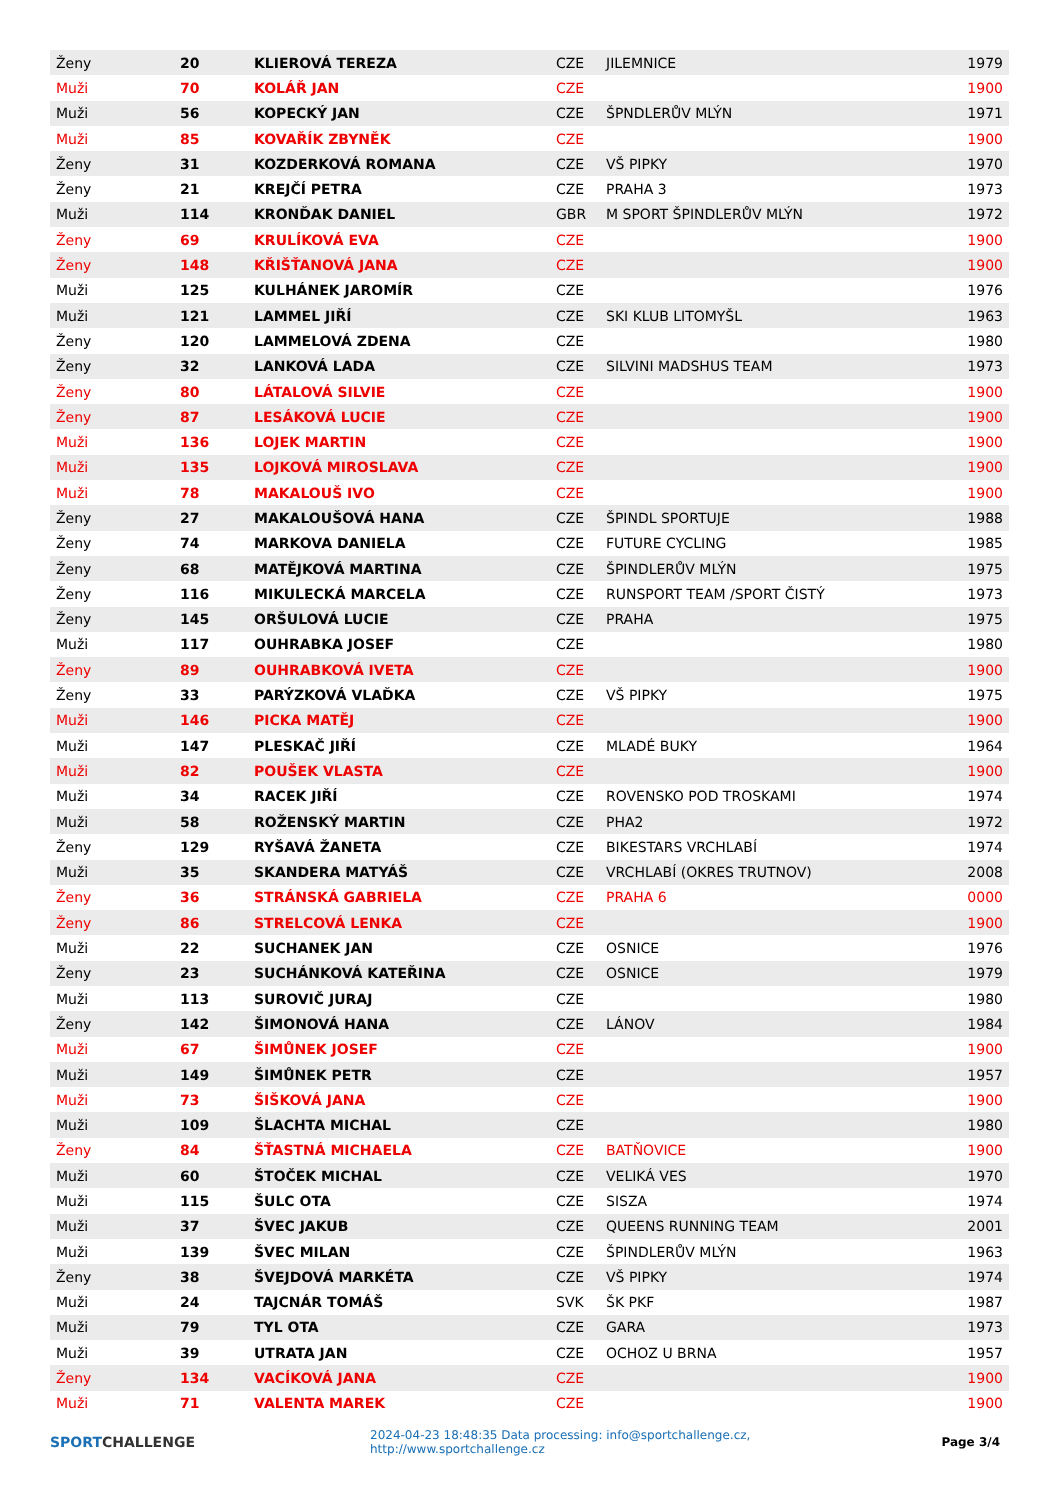| Ženy | 20 | KLIEROVÁ TEREZA | CZE | JILEMNICE | 1979 |
| Muži | 70 | KOLÁŘ JAN | CZE | | 1900 |
| Muži | 56 | KOPECKÝ JAN | CZE | ŠPNDLERŮV MLÝN | 1971 |
| Muži | 85 | KOVAŘÍK ZBYNĚK | CZE | | 1900 |
| Ženy | 31 | KOZDERKOVÁ ROMANA | CZE | VŠ PIPKY | 1970 |
| Ženy | 21 | KREJČÍ PETRA | CZE | PRAHA 3 | 1973 |
| Muži | 114 | KRONĎAK DANIEL | GBR | M SPORT ŠPINDLERŮV MLÝN | 1972 |
| Ženy | 69 | KRULÍKOVÁ EVA | CZE | | 1900 |
| Ženy | 148 | KŘIŠŤANOVÁ JANA | CZE | | 1900 |
| Muži | 125 | KULHÁNEK JAROMÍR | CZE | | 1976 |
| Muži | 121 | LAMMEL JIŘÍ | CZE | SKI KLUB LITOMYŠL | 1963 |
| Ženy | 120 | LAMMELOVÁ ZDENA | CZE | | 1980 |
| Ženy | 32 | LANKOVÁ LADA | CZE | SILVINI MADSHUS TEAM | 1973 |
| Ženy | 80 | LÁTALOVÁ SILVIE | CZE | | 1900 |
| Ženy | 87 | LESÁKOVÁ LUCIE | CZE | | 1900 |
| Muži | 136 | LOJEK MARTIN | CZE | | 1900 |
| Muži | 135 | LOJKOVÁ MIROSLAVA | CZE | | 1900 |
| Muži | 78 | MAKALOUŠ IVO | CZE | | 1900 |
| Ženy | 27 | MAKALOUŠOVÁ HANA | CZE | ŠPINDL SPORTUJE | 1988 |
| Ženy | 74 | MARKOVA DANIELA | CZE | FUTURE CYCLING | 1985 |
| Ženy | 68 | MATĚJKOVÁ MARTINA | CZE | ŠPINDLERŮV MLÝN | 1975 |
| Ženy | 116 | MIKULECKÁ MARCELA | CZE | RUNSPORT TEAM /SPORT ČISTÝ | 1973 |
| Ženy | 145 | ORŠULOVÁ LUCIE | CZE | PRAHA | 1975 |
| Muži | 117 | OUHRABKA JOSEF | CZE | | 1980 |
| Ženy | 89 | OUHRABKOVÁ IVETA | CZE | | 1900 |
| Ženy | 33 | PARÝZKOVÁ VLAĎKA | CZE | VŠ PIPKY | 1975 |
| Muži | 146 | PICKA MATĚJ | CZE | | 1900 |
| Muži | 147 | PLESKAČ JIŘÍ | CZE | MLADÉ BUKY | 1964 |
| Muži | 82 | POUŠEK VLASTA | CZE | | 1900 |
| Muži | 34 | RACEK JIŘÍ | CZE | ROVENSKO POD TROSKAMI | 1974 |
| Muži | 58 | ROŽENSKÝ MARTIN | CZE | PHA2 | 1972 |
| Ženy | 129 | RYŠAVÁ ŽANETA | CZE | BIKESTARS VRCHLABÍ | 1974 |
| Muži | 35 | SKANDERA MATYÁŠ | CZE | VRCHLABÍ (OKRES TRUTNOV) | 2008 |
| Ženy | 36 | STRÁNSKÁ GABRIELA | CZE | PRAHA 6 | 0000 |
| Ženy | 86 | STRELCOVÁ LENKA | CZE | | 1900 |
| Muži | 22 | SUCHANEK JAN | CZE | OSNICE | 1976 |
| Ženy | 23 | SUCHÁNKOVÁ KATEŘINA | CZE | OSNICE | 1979 |
| Muži | 113 | SUROVIČ JURAJ | CZE | | 1980 |
| Ženy | 142 | ŠIMONOVÁ HANA | CZE | LÁNOV | 1984 |
| Muži | 67 | ŠIMŮNEK JOSEF | CZE | | 1900 |
| Muži | 149 | ŠIMŮNEK PETR | CZE | | 1957 |
| Muži | 73 | ŠIŠKOVÁ JANA | CZE | | 1900 |
| Muži | 109 | ŠLACHTA MICHAL | CZE | | 1980 |
| Ženy | 84 | ŠŤASTNÁ MICHAELA | CZE | BATŇOVICE | 1900 |
| Muži | 60 | ŠTOČEK MICHAL | CZE | VELIKÁ VES | 1970 |
| Muži | 115 | ŠULC OTA | CZE | SISZA | 1974 |
| Muži | 37 | ŠVEC JAKUB | CZE | QUEENS RUNNING TEAM | 2001 |
| Muži | 139 | ŠVEC MILAN | CZE | ŠPINDLERŮV MLÝN | 1963 |
| Ženy | 38 | ŠVEJDOVÁ MARKÉTA | CZE | VŠ PIPKY | 1974 |
| Muži | 24 | TAJCNÁR TOMÁŠ | SVK | ŠK PKF | 1987 |
| Muži | 79 | TYL OTA | CZE | GARA | 1973 |
| Muži | 39 | UTRATA JAN | CZE | OCHOZ U BRNA | 1957 |
| Ženy | 134 | VACÍKOVÁ JANA | CZE | | 1900 |
| Muži | 71 | VALENTA MAREK | CZE | | 1900 |
SPORTCHALLENGE
2024-04-23 18:48:35 Data processing: info@sportchallenge.cz, http://www.sportchallenge.cz
Page 3/4